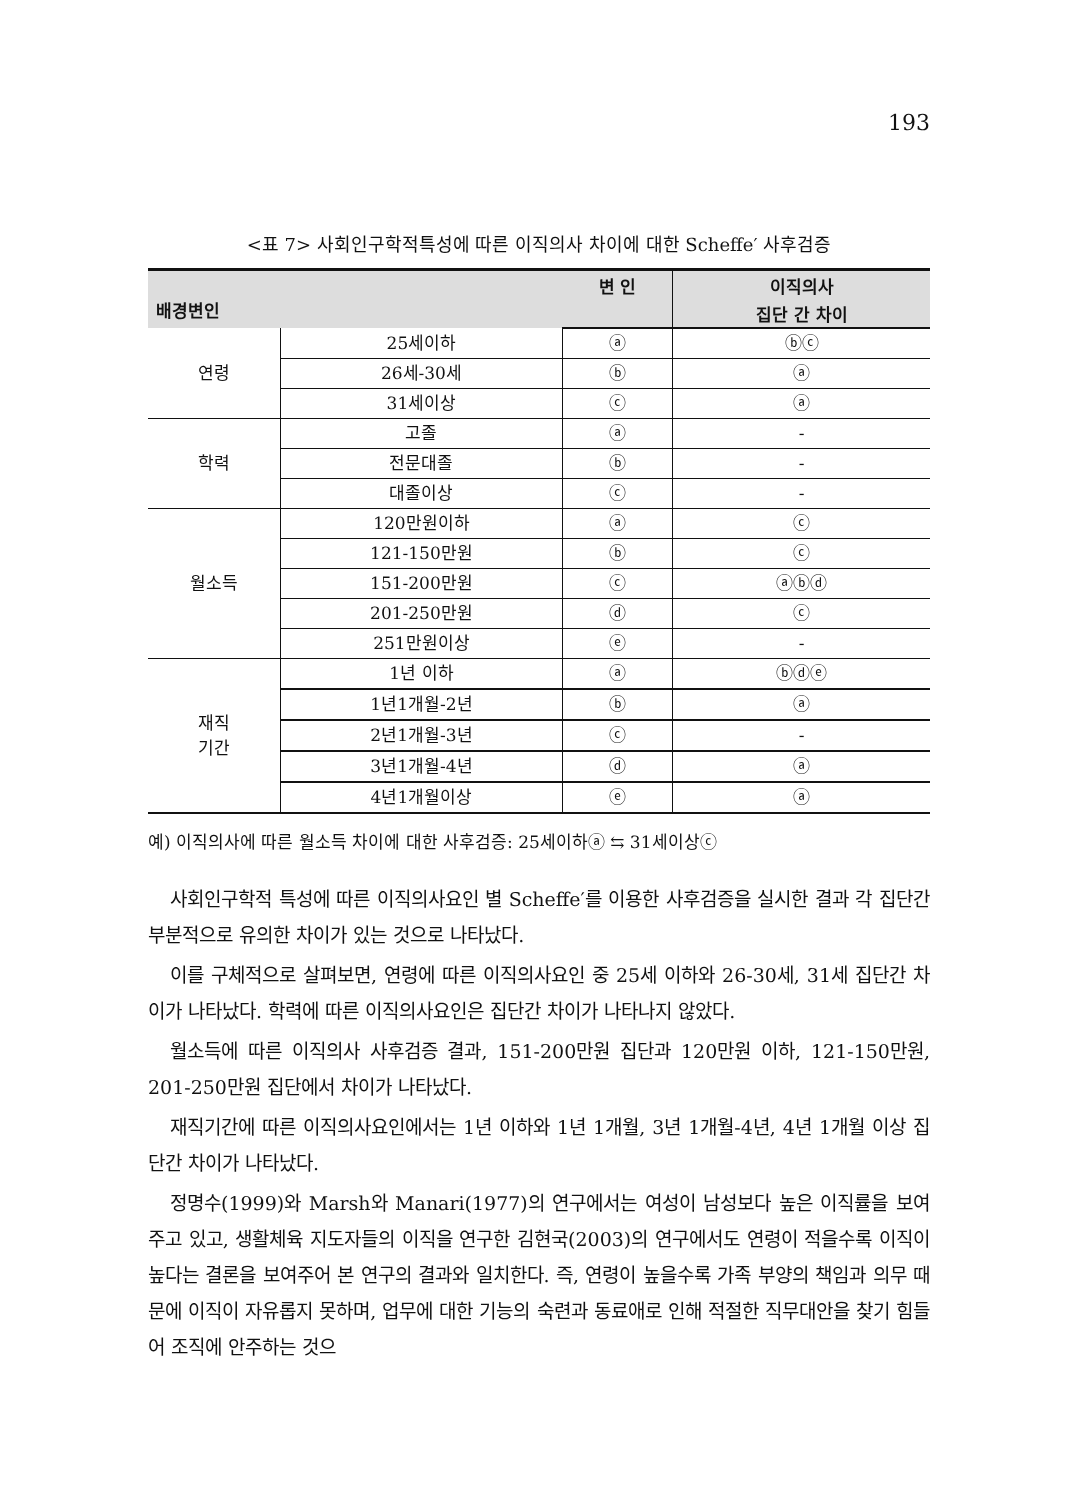193
<표 7> 사회인구학적특성에 따른 이직의사 차이에 대한 Scheffe′ 사후검증
| 배경변인 | | 변 인 | 이직의사 |
| --- | --- | --- | --- |
| | | | 집단 간 차이 |
| 연령 | 25세이하 | ⓐ | ⓑⓒ |
| | 26세-30세 | ⓑ | ⓐ |
| | 31세이상 | ⓒ | ⓐ |
| 학력 | 고졸 | ⓐ | - |
| | 전문대졸 | ⓑ | - |
| | 대졸이상 | ⓒ | - |
| 월소득 | 120만원이하 | ⓐ | ⓒ |
| | 121-150만원 | ⓑ | ⓒ |
| | 151-200만원 | ⓒ | ⓐⓑⓓ |
| | 201-250만원 | ⓓ | ⓒ |
| | 251만원이상 | ⓔ | - |
| 재직 기간 | 1년 이하 | ⓐ | ⓑⓓⓔ |
| | 1년1개월-2년 | ⓑ | ⓐ |
| | 2년1개월-3년 | ⓒ | - |
| | 3년1개월-4년 | ⓓ | ⓐ |
| | 4년1개월이상 | ⓔ | ⓐ |
예) 이직의사에 따른 월소득 차이에 대한 사후검증: 25세이하ⓐ ⇆ 31세이상ⓒ
사회인구학적 특성에 따른 이직의사요인 별 Scheffe′를 이용한 사후검증을 실시한 결과 각 집단간 부분적으로 유의한 차이가 있는 것으로 나타났다.
이를 구체적으로 살펴보면, 연령에 따른 이직의사요인 중 25세 이하와 26-30세, 31세 집단간 차이가 나타났다. 학력에 따른 이직의사요인은 집단간 차이가 나타나지 않았다.
월소득에 따른 이직의사 사후검증 결과, 151-200만원 집단과 120만원 이하, 121-150만원, 201-250만원 집단에서 차이가 나타났다.
재직기간에 따른 이직의사요인에서는 1년 이하와 1년 1개월, 3년 1개월-4년, 4년 1개월 이상 집단간 차이가 나타났다.
정명수(1999)와 Marsh와 Manari(1977)의 연구에서는 여성이 남성보다 높은 이직률을 보여주고 있고, 생활체육 지도자들의 이직을 연구한 김현국(2003)의 연구에서도 연령이 적을수록 이직이 높다는 결론을 보여주어 본 연구의 결과와 일치한다. 즉, 연령이 높을수록 가족 부양의 책임과 의무 때문에 이직이 자유롭지 못하며, 업무에 대한 기능의 숙련과 동료애로 인해 적절한 직무대안을 찾기 힘들어 조직에 안주하는 것으